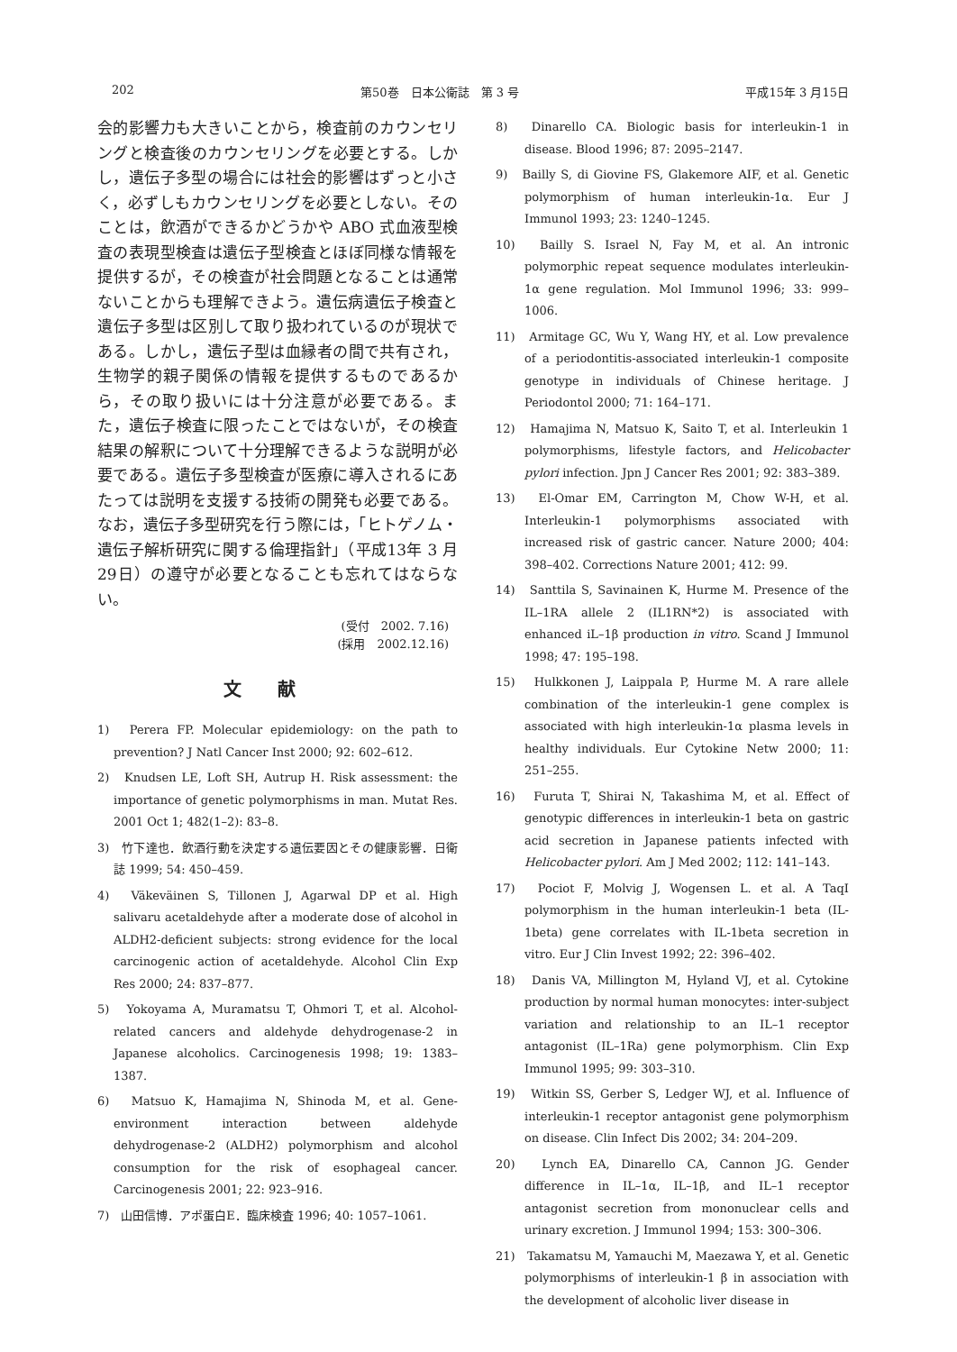202 第50巻　日本公衛誌　第 3 号 平成15年 3 月15日
会的影響力も大きいことから，検査前のカウンセリングと検査後のカウンセリングを必要とする。しかし，遺伝子多型の場合には社会的影響はずっと小さく，必ずしもカウンセリングを必要としない。そのことは，飲酒ができるかどうかや ABO 式血液型検査の表現型検査は遺伝子型検査とほぼ同様な情報を提供するが，その検査が社会問題となることは通常ないことからも理解できよう。遺伝病遺伝子検査と遺伝子多型は区別して取り扱われているのが現状である。しかし，遺伝子型は血縁者の間で共有され，生物学的親子関係の情報を提供するものであるから，その取り扱いには十分注意が必要である。また，遺伝子検査に限ったことではないが，その検査結果の解釈について十分理解できるような説明が必要である。遺伝子多型検査が医療に導入されるにあたっては説明を支援する技術の開発も必要である。なお，遺伝子多型研究を行う際には，「ヒトゲノム・遺伝子解析研究に関する倫理指針」（平成13年 3 月29日）の遵守が必要となることも忘れてはならない。
(受付　2002. 7.16)
(採用　2002.12.16)
文献
1)　Perera FP. Molecular epidemiology: on the path to prevention? J Natl Cancer Inst 2000; 92: 602–612.
2)　Knudsen LE, Loft SH, Autrup H. Risk assessment: the importance of genetic polymorphisms in man. Mutat Res. 2001 Oct 1; 482(1–2): 83–8.
3)　竹下達也．飲酒行動を決定する遺伝要因とその健康影響．日衛誌 1999; 54: 450–459.
4)　Väkeväinen S, Tillonen J, Agarwal DP et al. High salivaru acetaldehyde after a moderate dose of alcohol in ALDH2-deficient subjects: strong evidence for the local carcinogenic action of acetaldehyde. Alcohol Clin Exp Res 2000; 24: 837–877.
5)　Yokoyama A, Muramatsu T, Ohmori T, et al. Alcohol-related cancers and aldehyde dehydrogenase-2 in Japanese alcoholics. Carcinogenesis 1998; 19: 1383–1387.
6)　Matsuo K, Hamajima N, Shinoda M, et al. Gene-environment interaction between aldehyde dehydrogenase-2 (ALDH2) polymorphism and alcohol consumption for the risk of esophageal cancer. Carcinogenesis 2001; 22: 923–916.
7)　山田信博．アポ蛋白E．臨床検査 1996; 40: 1057–1061.
8)　Dinarello CA. Biologic basis for interleukin-1 in disease. Blood 1996; 87: 2095–2147.
9)　Bailly S, di Giovine FS, Glakemore AIF, et al. Genetic polymorphism of human interleukin-1α. Eur J Immunol 1993; 23: 1240–1245.
10)　Bailly S. Israel N, Fay M, et al. An intronic polymorphic repeat sequence modulates interleukin-1α gene regulation. Mol Immunol 1996; 33: 999–1006.
11)　Armitage GC, Wu Y, Wang HY, et al. Low prevalence of a periodontitis-associated interleukin-1 composite genotype in individuals of Chinese heritage. J Periodontol 2000; 71: 164–171.
12)　Hamajima N, Matsuo K, Saito T, et al. Interleukin 1 polymorphisms, lifestyle factors, and Helicobacter pylori infection. Jpn J Cancer Res 2001; 92: 383–389.
13)　El-Omar EM, Carrington M, Chow W-H, et al. Interleukin-1 polymorphisms associated with increased risk of gastric cancer. Nature 2000; 404: 398–402. Corrections Nature 2001; 412: 99.
14)　Santtila S, Savinainen K, Hurme M. Presence of the IL–1RA allele 2 (IL1RN*2) is associated with enhanced iL–1β production in vitro. Scand J Immunol 1998; 47: 195–198.
15)　Hulkkonen J, Laippala P, Hurme M. A rare allele combination of the interleukin-1 gene complex is associated with high interleukin-1α plasma levels in healthy individuals. Eur Cytokine Netw 2000; 11: 251–255.
16)　Furuta T, Shirai N, Takashima M, et al. Effect of genotypic differences in interleukin-1 beta on gastric acid secretion in Japanese patients infected with Helicobacter pylori. Am J Med 2002; 112: 141–143.
17)　Pociot F, Molvig J, Wogensen L. et al. A TaqI polymorphism in the human interleukin-1 beta (IL-1beta) gene correlates with IL-1beta secretion in vitro. Eur J Clin Invest 1992; 22: 396–402.
18)　Danis VA, Millington M, Hyland VJ, et al. Cytokine production by normal human monocytes: inter-subject variation and relationship to an IL–1 receptor antagonist (IL–1Ra) gene polymorphism. Clin Exp Immunol 1995; 99: 303–310.
19)　Witkin SS, Gerber S, Ledger WJ, et al. Influence of interleukin-1 receptor antagonist gene polymorphism on disease. Clin Infect Dis 2002; 34: 204–209.
20)　Lynch EA, Dinarello CA, Cannon JG. Gender difference in IL–1α, IL–1β, and IL–1 receptor antagonist secretion from mononuclear cells and urinary excretion. J Immunol 1994; 153: 300–306.
21)　Takamatsu M, Yamauchi M, Maezawa Y, et al. Genetic polymorphisms of interleukin-1 β in association with the development of alcoholic liver disease in